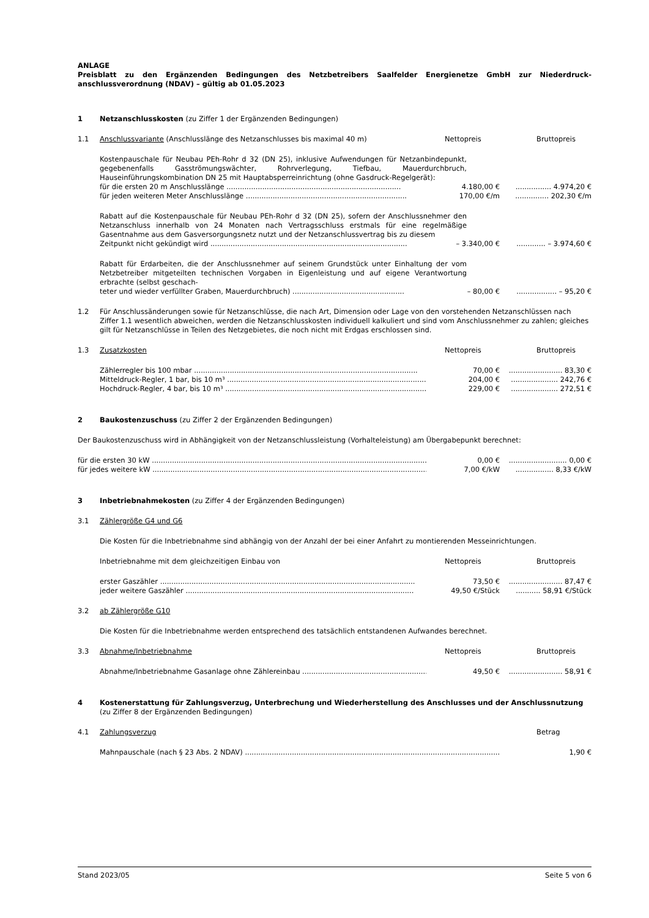ANLAGE
Preisblatt zu den Ergänzenden Bedingungen des Netzbetreibers Saalfelder Energienetze GmbH zur Niederdruck-anschlussverordnung (NDAV) – gültig ab 01.05.2023
1 Netzanschlusskosten (zu Ziffer 1 der Ergänzenden Bedingungen)
1.1 Anschlussvariante (Anschlusslänge des Netzanschlusses bis maximal 40 m) Nettopreis Bruttopreis
Kostenpauschale für Neubau PEh-Rohr d 32 (DN 25), inklusive Aufwendungen für Netzanbindepunkt, gegebenenfalls Gasströmungswächter, Rohrverlegung, Tiefbau, Mauerdurchbruch, Hauseinführungskombination DN 25 mit Hauptabsperreinrichtung (ohne Gasdruck-Regelgerät):
für die ersten 20 m Anschlusslänge .............................................................................. 4.180,00 €................ 4.974,20 €
für jeden weiteren Meter Anschlusslänge ........................................................................ 170,00 €/m............... 202,30 €/m
Rabatt auf die Kostenpauschale für Neubau PEh-Rohr d 32 (DN 25), sofern der Anschlussnehmer den Netzanschluss innerhalb von 24 Monaten nach Vertragsschluss erstmals für eine regelmäßige Gasentnahme aus dem Gasversorgungsnetz nutzt und der Netzanschlussvertrag bis zu diesem
Zeitpunkt nicht gekündigt wird ........................................................................................ – 3.340,00 €............. – 3.974,60 €
Rabatt für Erdarbeiten, die der Anschlussnehmer auf seinem Grundstück unter Einhaltung der vom Netzbetreiber mitgeteilten technischen Vorgaben in Eigenleistung und auf eigene Verantwortung erbrachte (selbst geschach-
teter und wieder verfüllter Graben, Mauerdurchbruch) .................................................. – 80,00 €.................. – 95,20 €
1.2 Für Anschlussänderungen sowie für Netzanschlüsse, die nach Art, Dimension oder Lage von den vorstehenden Netzanschlüssen nach Ziffer 1.1 wesentlich abweichen, werden die Netzanschlusskosten individuell kalkuliert und sind vom Anschlussnehmer zu zahlen; gleiches gilt für Netzanschlüsse in Teilen des Netzgebietes, die noch nicht mit Erdgas erschlossen sind.
1.3 Zusatzkosten Nettopreis Bruttopreis
Zählerregler bis 100 mbar .................................................................................................... 70,00 €........................ 83,30 €
Mitteldruck-Regler, 1 bar, bis 10 m³ .......................................................................................... 204,00 €..................... 242,76 €
Hochdruck-Regler, 4 bar, bis 10 m³ ........................................................................................... 229,00 €..................... 272,51 €
2 Baukostenzuschuss (zu Ziffer 2 der Ergänzenden Bedingungen)
Der Baukostenzuschuss wird in Abhängigkeit von der Netzanschlussleistung (Vorhalteleistung) am Übergabepunkt berechnet:
für die ersten 30 kW .............................................................................................................................. 0,00 €.......................... 0,00 €
für jedes weitere kW ............................................................................................................................. 7,00 €/kW................. 8,33 €/kW
3 Inbetriebnahmekosten (zu Ziffer 4 der Ergänzenden Bedingungen)
3.1 Zählergröße G4 und G6
Die Kosten für die Inbetriebnahme sind abhängig von der Anzahl der bei einer Anfahrt zu montierenden Messeinrichtungen.
Inbetriebnahme mit dem gleichzeitigen Einbau von Nettopreis Bruttopreis
erster Gaszähler .................................................................................................................. 73,50 €........................ 87,47 €
jeder weitere Gaszähler ...................................................................................................... 49,50 €/Stück........... 58,91 €/Stück
3.2 ab Zählergröße G10
Die Kosten für die Inbetriebnahme werden entsprechend des tatsächlich entstandenen Aufwandes berechnet.
3.3 Abnahme/Inbetriebnahme Nettopreis Bruttopreis
Abnahme/Inbetriebnahme Gasanlage ohne Zählereinbau ................................................................... 49,50 €........................ 58,91 €
4 Kostenerstattung für Zahlungsverzug, Unterbrechung und Wiederherstellung des Anschlusses und der Anschlussnutzung (zu Ziffer 8 der Ergänzenden Bedingungen)
4.1 Zahlungsverzug Betrag
Mahnpauschale (nach § 23 Abs. 2 NDAV) .................................................................................................................................. 1,90 €
Stand 2023/05 Seite 5 von 6